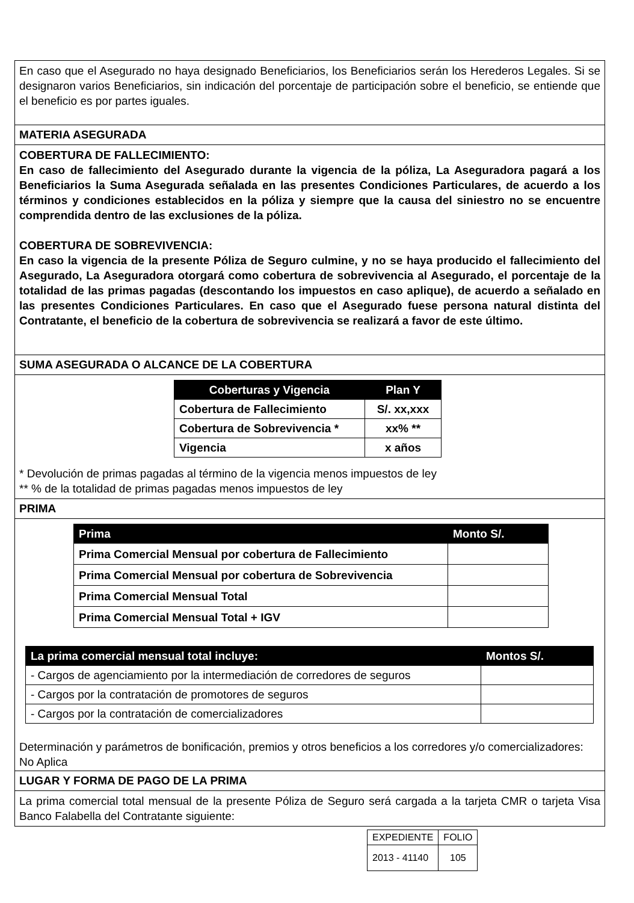En caso que el Asegurado no haya designado Beneficiarios, los Beneficiarios serán los Herederos Legales. Si se designaron varios Beneficiarios, sin indicación del porcentaje de participación sobre el beneficio, se entiende que el beneficio es por partes iguales.
MATERIA ASEGURADA
COBERTURA DE FALLECIMIENTO:
En caso de fallecimiento del Asegurado durante la vigencia de la póliza, La Aseguradora pagará a los Beneficiarios la Suma Asegurada señalada en las presentes Condiciones Particulares, de acuerdo a los términos y condiciones establecidos en la póliza y siempre que la causa del siniestro no se encuentre comprendida dentro de las exclusiones de la póliza.
COBERTURA DE SOBREVIVENCIA:
En caso la vigencia de la presente Póliza de Seguro culmine, y no se haya producido el fallecimiento del Asegurado, La Aseguradora otorgará como cobertura de sobrevivencia al Asegurado, el porcentaje de la totalidad de las primas pagadas (descontando los impuestos en caso aplique), de acuerdo a señalado en las presentes Condiciones Particulares. En caso que el Asegurado fuese persona natural distinta del Contratante, el beneficio de la cobertura de sobrevivencia se realizará a favor de este último.
SUMA ASEGURADA O ALCANCE DE LA COBERTURA
| Coberturas y Vigencia | Plan Y |
| --- | --- |
| Cobertura de Fallecimiento | S/. xx,xxx |
| Cobertura de Sobrevivencia * | xx% ** |
| Vigencia | x años |
* Devolución de primas pagadas al término de la vigencia menos impuestos de ley
** % de la totalidad de primas pagadas menos impuestos de ley
PRIMA
| Prima | Monto S/. |
| --- | --- |
| Prima Comercial Mensual por cobertura de Fallecimiento | |
| Prima Comercial Mensual por cobertura de Sobrevivencia | |
| Prima Comercial Mensual Total | |
| Prima Comercial Mensual Total + IGV | |
| La prima comercial mensual total incluye: | Montos S/. |
| --- | --- |
| - Cargos de agenciamiento por la intermediación de corredores de seguros | |
| - Cargos por la contratación de promotores de seguros | |
| - Cargos por la contratación de comercializadores | |
Determinación y parámetros de bonificación, premios y otros beneficios a los corredores y/o comercializadores: No Aplica
LUGAR Y FORMA DE PAGO DE LA PRIMA
La prima comercial total mensual de la presente Póliza de Seguro será cargada a la tarjeta CMR o tarjeta Visa Banco Falabella del Contratante siguiente:
| EXPEDIENTE | FOLIO |
| 2013 - 41140 | 105 |